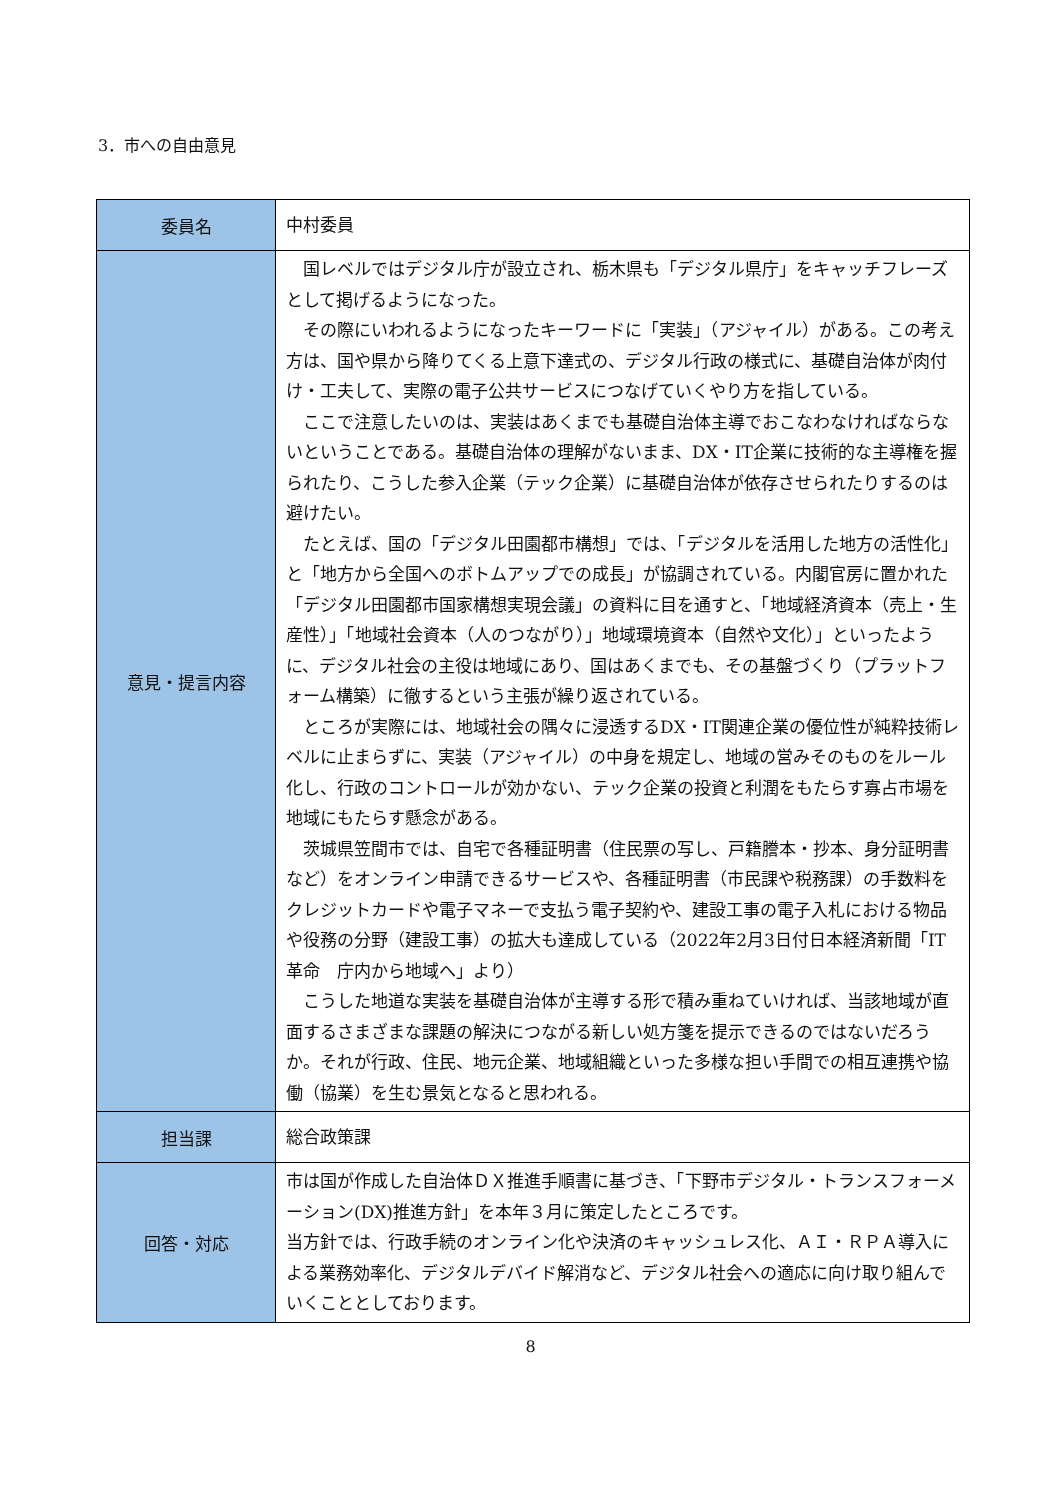3．市への自由意見
| 委員名 | 中村委員 |
| 意見・提言内容 | 国レベルではデジタル庁が設立され、栃木県も「デジタル県庁」をキャッチフレーズとして掲げるようになった。 その際にいわれるようになったキーワードに「実装」（アジャイル）がある。この考え方は、国や県から降りてくる上意下達式の、デジタル行政の様式に、基礎自治体が肉付け・工夫して、実際の電子公共サービスにつなげていくやり方を指している。 ここで注意したいのは、実装はあくまでも基礎自治体主導でおこなわなければならないということである。基礎自治体の理解がないまま、DX・IT企業に技術的な主導権を握られたり、こうした参入企業（テック企業）に基礎自治体が依存させられたりするのは避けたい。 たとえば、国の「デジタル田園都市構想」では、「デジタルを活用した地方の活性化」と「地方から全国へのボトムアップでの成長」が協調されている。内閣官房に置かれた「デジタル田園都市国家構想実現会議」の資料に目を通すと、「地域経済資本（売上・生産性）」「地域社会資本（人のつながり）」地域環境資本（自然や文化）」といったように、デジタル社会の主役は地域にあり、国はあくまでも、その基盤づくり（プラットフォーム構築）に徹するという主張が繰り返されている。 ところが実際には、地域社会の隅々に浸透するDX・IT関連企業の優位性が純粋技術レベルに止まらずに、実装（アジャイル）の中身を規定し、地域の営みそのものをルール化し、行政のコントロールが効かない、テック企業の投資と利潤をもたらす寡占市場を地域にもたらす懸念がある。 茨城県笠間市では、自宅で各種証明書（住民票の写し、戸籍謄本・抄本、身分証明書など）をオンライン申請できるサービスや、各種証明書（市民課や税務課）の手数料をクレジットカードや電子マネーで支払う電子契約や、建設工事の電子入札における物品や役務の分野（建設工事）の拡大も達成している（2022年2月3日付日本経済新聞「IT革命 庁内から地域へ」より） こうした地道な実装を基礎自治体が主導する形で積み重ねていければ、当該地域が直面するさまざまな課題の解決につながる新しい処方箋を提示できるのではないだろうか。それが行政、住民、地元企業、地域組織といった多様な担い手間での相互連携や協働（協業）を生む景気となると思われる。 |
| 担当課 | 総合政策課 |
| 回答・対応 | 市は国が作成した自治体ＤＸ推進手順書に基づき、「下野市デジタル・トランスフォーメーション(DX)推進方針」を本年３月に策定したところです。 当方針では、行政手続のオンライン化や決済のキャッシュレス化、ＡＩ・ＲＰＡ導入による業務効率化、デジタルデバイド解消など、デジタル社会への適応に向け取り組んでいくこととしております。 |
8